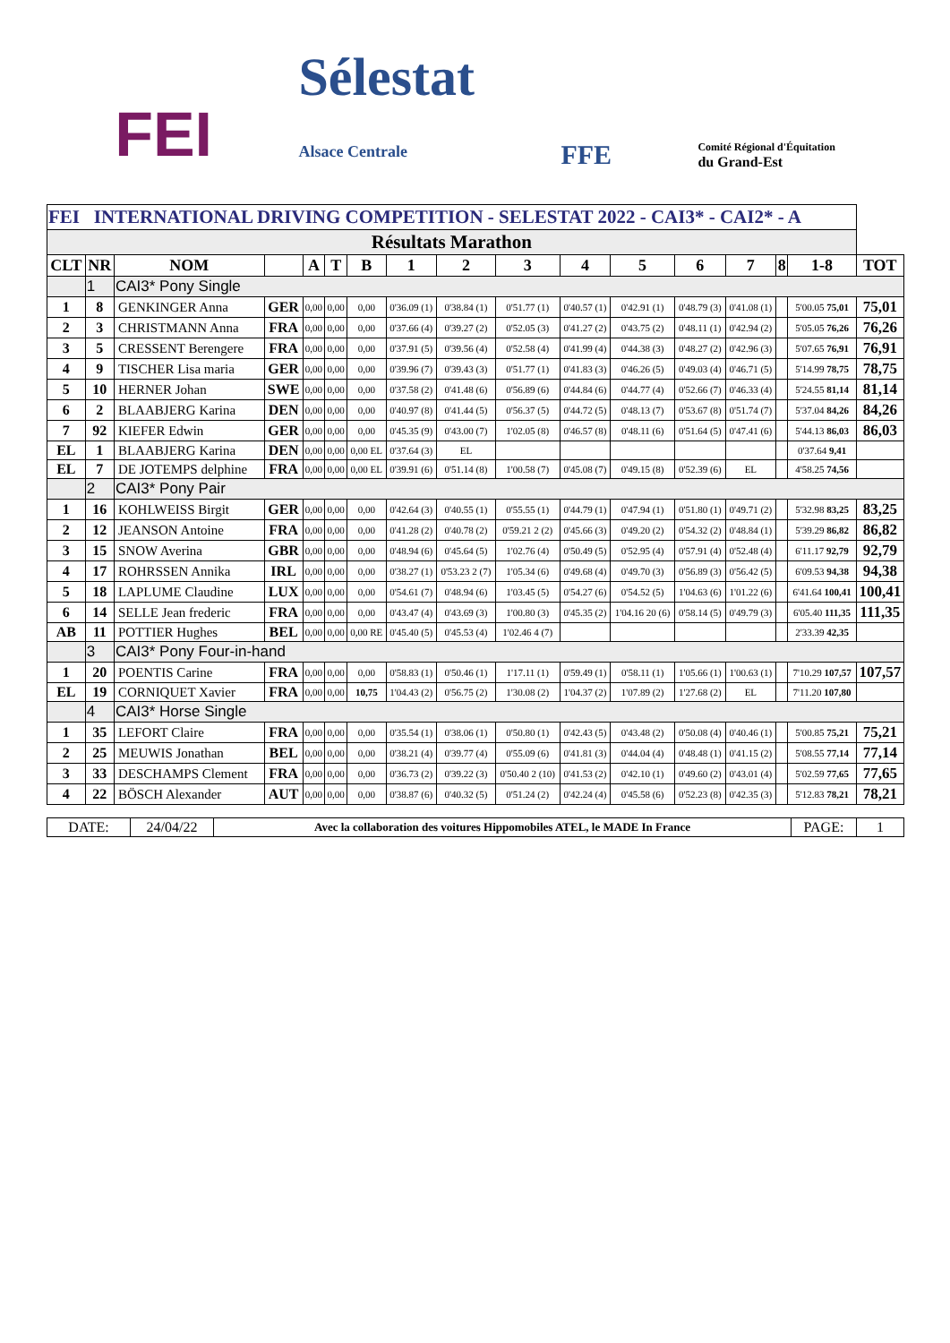FEI
Sélestat
Alsace Centrale
FFE
Comité Régional d'Équitation
du Grand-Est
| FEI INTERNATIONAL DRIVING COMPETITION - SELESTAT 2022 - CAI3* - CAI2* - A | | | | | | | | | | | | | | | | |
| Résultats Marathon | | | | | | | | | | | | | | | | |
| CLT | NR | NOM | | A | T | B | 1 | 2 | 3 | 4 | 5 | 6 | 7 | 8 | 1-8 | TOT |
| | 1 | CAI3* Pony Single | | | | | | | | | | | | | | |
| 1 | 8 | GENKINGER Anna | GER | 0,00 | 0,00 | 0,00 | 0'36.09 (1) | 0'38.84 (1) | 0'51.77 (1) | 0'40.57 (1) | 0'42.91 (1) | 0'48.79 (3) | 0'41.08 (1) | | 5'00.05 75,01 | 75,01 |
| 2 | 3 | CHRISTMANN Anna | FRA | 0,00 | 0,00 | 0,00 | 0'37.66 (4) | 0'39.27 (2) | 0'52.05 (3) | 0'41.27 (2) | 0'43.75 (2) | 0'48.11 (1) | 0'42.94 (2) | | 5'05.05 76,26 | 76,26 |
| 3 | 5 | CRESSENT Berengere | FRA | 0,00 | 0,00 | 0,00 | 0'37.91 (5) | 0'39.56 (4) | 0'52.58 (4) | 0'41.99 (4) | 0'44.38 (3) | 0'48.27 (2) | 0'42.96 (3) | | 5'07.65 76,91 | 76,91 |
| 4 | 9 | TISCHER Lisa maria | GER | 0,00 | 0,00 | 0,00 | 0'39.96 (7) | 0'39.43 (3) | 0'51.77 (1) | 0'41.83 (3) | 0'46.26 (5) | 0'49.03 (4) | 0'46.71 (5) | | 5'14.99 78,75 | 78,75 |
| 5 | 10 | HERNER Johan | SWE | 0,00 | 0,00 | 0,00 | 0'37.58 (2) | 0'41.48 (6) | 0'56.89 (6) | 0'44.84 (6) | 0'44.77 (4) | 0'52.66 (7) | 0'46.33 (4) | | 5'24.55 81,14 | 81,14 |
| 6 | 2 | BLAABJERG Karina | DEN | 0,00 | 0,00 | 0,00 | 0'40.97 (8) | 0'41.44 (5) | 0'56.37 (5) | 0'44.72 (5) | 0'48.13 (7) | 0'53.67 (8) | 0'51.74 (7) | | 5'37.04 84,26 | 84,26 |
| 7 | 92 | KIEFER Edwin | GER | 0,00 | 0,00 | 0,00 | 0'45.35 (9) | 0'43.00 (7) | 1'02.05 (8) | 0'46.57 (8) | 0'48.11 (6) | 0'51.64 (5) | 0'47.41 (6) | | 5'44.13 86,03 | 86,03 |
| EL | 1 | BLAABJERG Karina | DEN | 0,00 | 0,00 | 0,00 EL | 0'37.64 (3) | EL | | | | | | | 0'37.64 9,41 | |
| EL | 7 | DE JOTEMPS delphine | FRA | 0,00 | 0,00 | 0,00 EL | 0'39.91 (6) | 0'51.14 (8) | 1'00.58 (7) | 0'45.08 (7) | 0'49.15 (8) | 0'52.39 (6) | EL | | 4'58.25 74,56 | |
| | 2 | CAI3* Pony Pair | | | | | | | | | | | | | | |
| 1 | 16 | KOHLWEISS Birgit | GER | 0,00 | 0,00 | 0,00 | 0'42.64 (3) | 0'40.55 (1) | 0'55.55 (1) | 0'44.79 (1) | 0'47.94 (1) | 0'51.80 (1) | 0'49.71 (2) | | 5'32.98 83,25 | 83,25 |
| 2 | 12 | JEANSON Antoine | FRA | 0,00 | 0,00 | 0,00 | 0'41.28 (2) | 0'40.78 (2) | 0'59.21 2 (2) | 0'45.66 (3) | 0'49.20 (2) | 0'54.32 (2) | 0'48.84 (1) | | 5'39.29 86,82 | 86,82 |
| 3 | 15 | SNOW Averina | GBR | 0,00 | 0,00 | 0,00 | 0'48.94 (6) | 0'45.64 (5) | 1'02.76 (4) | 0'50.49 (5) | 0'52.95 (4) | 0'57.91 (4) | 0'52.48 (4) | | 6'11.17 92,79 | 92,79 |
| 4 | 17 | ROHRSSEN Annika | IRL | 0,00 | 0,00 | 0,00 | 0'38.27 (1) | 0'53.23 2 (7) | 1'05.34 (6) | 0'49.68 (4) | 0'49.70 (3) | 0'56.89 (3) | 0'56.42 (5) | | 6'09.53 94,38 | 94,38 |
| 5 | 18 | LAPLUME Claudine | LUX | 0,00 | 0,00 | 0,00 | 0'54.61 (7) | 0'48.94 (6) | 1'03.45 (5) | 0'54.27 (6) | 0'54.52 (5) | 1'04.63 (6) | 1'01.22 (6) | | 6'41.64 100,41 | 100,41 |
| 6 | 14 | SELLE Jean frederic | FRA | 0,00 | 0,00 | 0,00 | 0'43.47 (4) | 0'43.69 (3) | 1'00.80 (3) | 0'45.35 (2) | 1'04.16 20 (6) | 0'58.14 (5) | 0'49.79 (3) | | 6'05.40 111,35 | 111,35 |
| AB | 11 | POTTIER Hughes | BEL | 0,00 | 0,00 | 0,00 RE | 0'45.40 (5) | 0'45.53 (4) | 1'02.46 4 (7) | | | | | | 2'33.39 42,35 | |
| | 3 | CAI3* Pony Four-in-hand | | | | | | | | | | | | | | |
| 1 | 20 | POENTIS Carine | FRA | 0,00 | 0,00 | 0,00 | 0'58.83 (1) | 0'50.46 (1) | 1'17.11 (1) | 0'59.49 (1) | 0'58.11 (1) | 1'05.66 (1) | 1'00.63 (1) | | 7'10.29 107,57 | 107,57 |
| EL | 19 | CORNIQUET Xavier | FRA | 0,00 | 0,00 | 10,75 | 1'04.43 (2) | 0'56.75 (2) | 1'30.08 (2) | 1'04.37 (2) | 1'07.89 (2) | 1'27.68 (2) | EL | | 7'11.20 107,80 | |
| | 4 | CAI3* Horse Single | | | | | | | | | | | | | | |
| 1 | 35 | LEFORT Claire | FRA | 0,00 | 0,00 | 0,00 | 0'35.54 (1) | 0'38.06 (1) | 0'50.80 (1) | 0'42.43 (5) | 0'43.48 (2) | 0'50.08 (4) | 0'40.46 (1) | | 5'00.85 75,21 | 75,21 |
| 2 | 25 | MEUWIS Jonathan | BEL | 0,00 | 0,00 | 0,00 | 0'38.21 (4) | 0'39.77 (4) | 0'55.09 (6) | 0'41.81 (3) | 0'44.04 (4) | 0'48.48 (1) | 0'41.15 (2) | | 5'08.55 77,14 | 77,14 |
| 3 | 33 | DESCHAMPS Clement | FRA | 0,00 | 0,00 | 0,00 | 0'36.73 (2) | 0'39.22 (3) | 0'50.40 2 (10) | 0'41.53 (2) | 0'42.10 (1) | 0'49.60 (2) | 0'43.01 (4) | | 5'02.59 77,65 | 77,65 |
| 4 | 22 | BÖSCH Alexander | AUT | 0,00 | 0,00 | 0,00 | 0'38.87 (6) | 0'40.32 (5) | 0'51.24 (2) | 0'42.24 (4) | 0'45.58 (6) | 0'52.23 (8) | 0'42.35 (3) | | 5'12.83 78,21 | 78,21 |
| DATE: | 24/04/22 | Avec la collaboration des voitures Hippomobiles ATEL, le MADE In France | PAGE: | 1 |